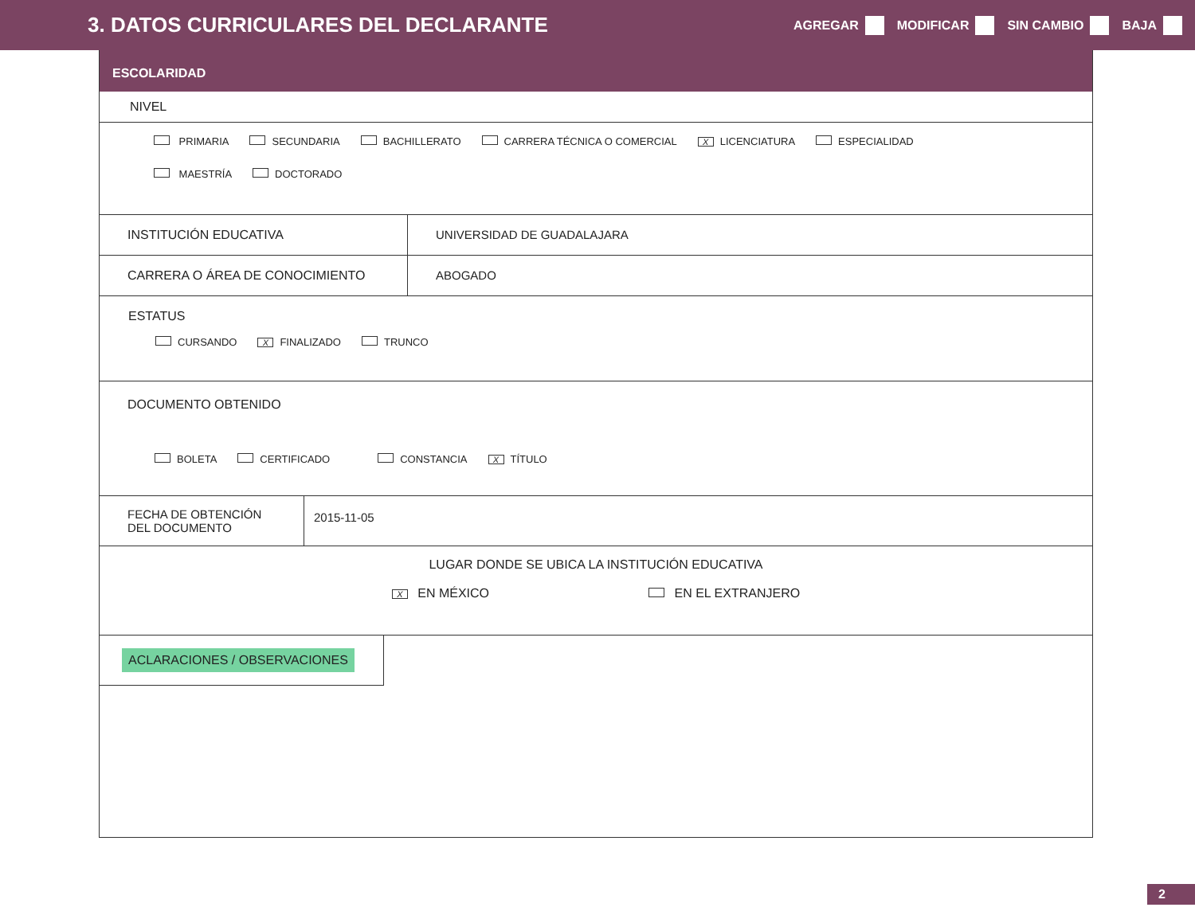3. DATOS CURRICULARES DEL DECLARANTE
AGREGAR MODIFICAR SIN CAMBIO BAJA
ESCOLARIDAD
NIVEL
PRIMARIA SECUNDARIA BACHILLERATO CARRERA TÉCNICA O COMERCIAL X LICENCIATURA ESPECIALIDAD
MAESTRÍA DOCTORADO
INSTITUCIÓN EDUCATIVA UNIVERSIDAD DE GUADALAJARA
CARRERA O ÁREA DE CONOCIMIENTO ABOGADO
ESTATUS
CURSANDO X FINALIZADO TRUNCO
DOCUMENTO OBTENIDO
BOLETA CERTIFICADO CONSTANCIA X TÍTULO
FECHA DE OBTENCIÓN
DEL DOCUMENTO
2015-11-05
LUGAR DONDE SE UBICA LA INSTITUCIÓN EDUCATIVA
X EN MÉXICO EN EL EXTRANJERO
ACLARACIONES / OBSERVACIONES
2